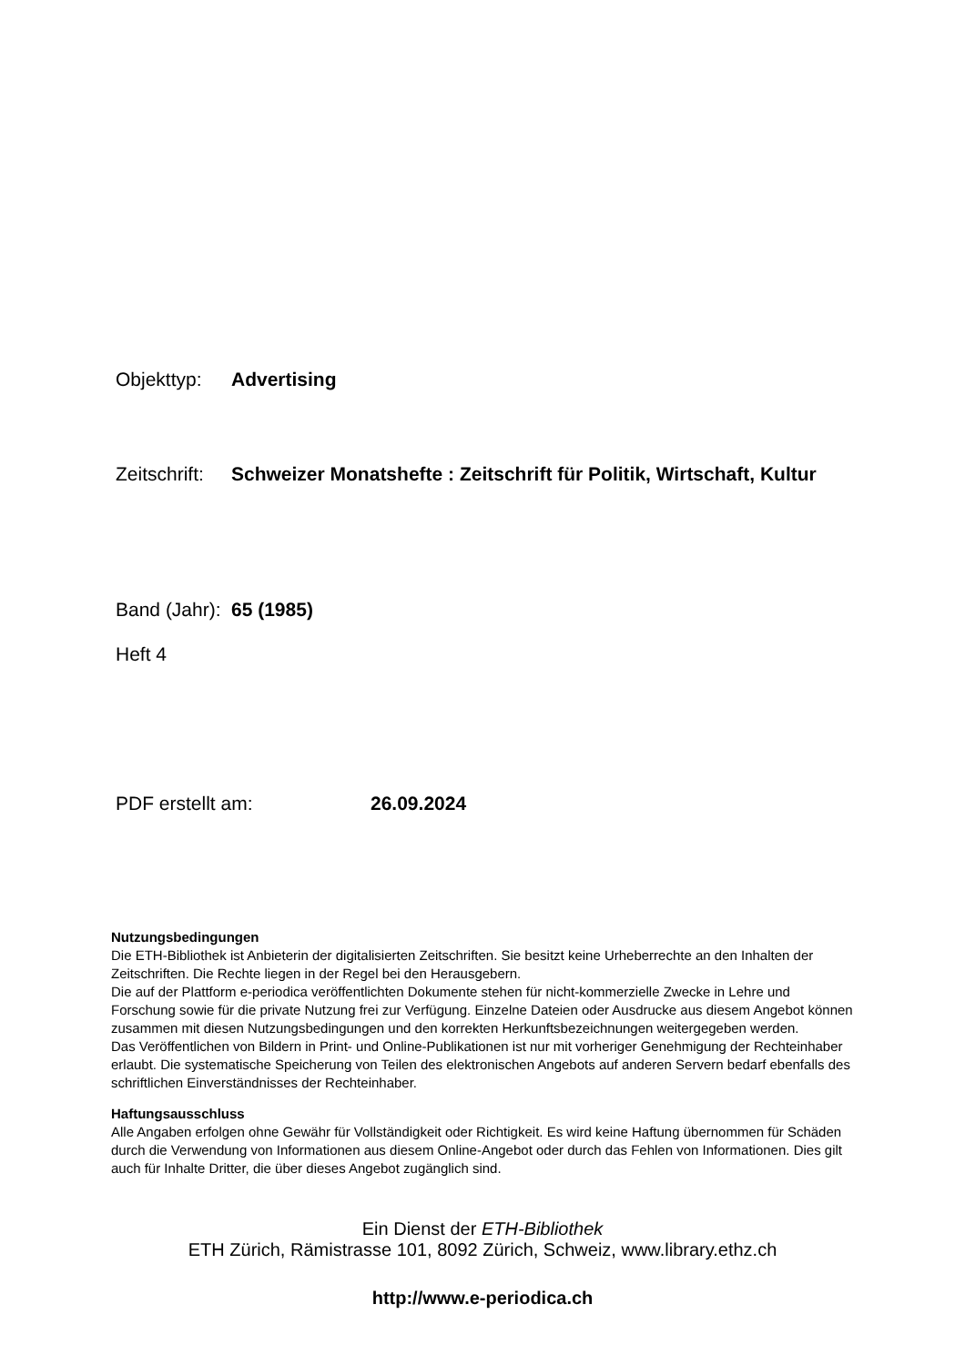Objekttyp: Advertising
Zeitschrift: Schweizer Monatshefte : Zeitschrift für Politik, Wirtschaft, Kultur
Band (Jahr): 65 (1985)
Heft 4
PDF erstellt am: 26.09.2024
Nutzungsbedingungen
Die ETH-Bibliothek ist Anbieterin der digitalisierten Zeitschriften. Sie besitzt keine Urheberrechte an den Inhalten der Zeitschriften. Die Rechte liegen in der Regel bei den Herausgebern.
Die auf der Plattform e-periodica veröffentlichten Dokumente stehen für nicht-kommerzielle Zwecke in Lehre und Forschung sowie für die private Nutzung frei zur Verfügung. Einzelne Dateien oder Ausdrucke aus diesem Angebot können zusammen mit diesen Nutzungsbedingungen und den korrekten Herkunftsbezeichnungen weitergegeben werden.
Das Veröffentlichen von Bildern in Print- und Online-Publikationen ist nur mit vorheriger Genehmigung der Rechteinhaber erlaubt. Die systematische Speicherung von Teilen des elektronischen Angebots auf anderen Servern bedarf ebenfalls des schriftlichen Einverständnisses der Rechteinhaber.
Haftungsausschluss
Alle Angaben erfolgen ohne Gewähr für Vollständigkeit oder Richtigkeit. Es wird keine Haftung übernommen für Schäden durch die Verwendung von Informationen aus diesem Online-Angebot oder durch das Fehlen von Informationen. Dies gilt auch für Inhalte Dritter, die über dieses Angebot zugänglich sind.
Ein Dienst der ETH-Bibliothek
ETH Zürich, Rämistrasse 101, 8092 Zürich, Schweiz, www.library.ethz.ch
http://www.e-periodica.ch